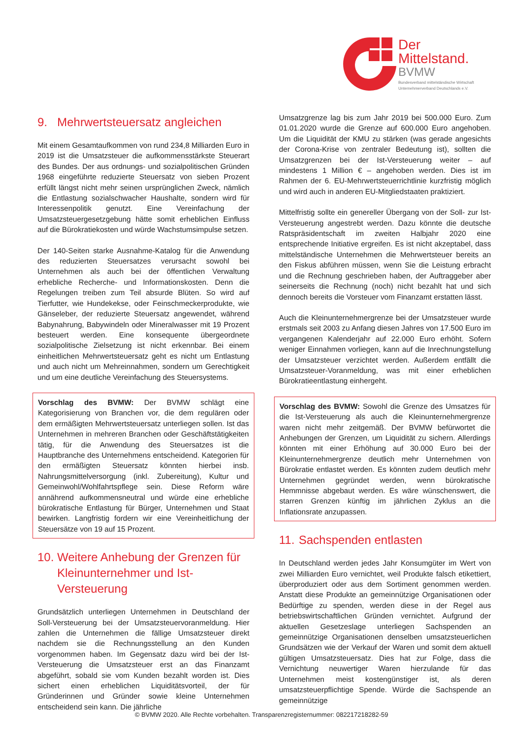Der
Mittelstand.
BVMW
Bundesverband mittelständische Wirtschaft
Unternehmerverband Deutschlands e.V.
9. Mehrwertsteuersatz angleichen
Mit einem Gesamtaufkommen von rund 234,8 Milliarden Euro in 2019 ist die Umsatzsteuer die aufkommensstärkste Steuerart des Bundes. Der aus ordnungs- und sozialpolitischen Gründen 1968 eingeführte reduzierte Steuersatz von sieben Prozent erfüllt längst nicht mehr seinen ursprünglichen Zweck, nämlich die Entlastung sozialschwacher Haushalte, sondern wird für Interessenpolitik genutzt. Eine Vereinfachung der Umsatzsteuergesetzgebung hätte somit erheblichen Einfluss auf die Bürokratiekosten und würde Wachstumsimpulse setzen.
Der 140-Seiten starke Ausnahme-Katalog für die Anwendung des reduzierten Steuersatzes verursacht sowohl bei Unternehmen als auch bei der öffentlichen Verwaltung erhebliche Recherche- und Informationskosten. Denn die Regelungen treiben zum Teil absurde Blüten. So wird auf Tierfutter, wie Hundekekse, oder Feinschmeckerprodukte, wie Gänseleber, der reduzierte Steuersatz angewendet, während Babynahrung, Babywindeln oder Mineralwasser mit 19 Prozent besteuert werden. Eine konsequente übergeordnete sozialpolitische Zielsetzung ist nicht erkennbar. Bei einem einheitlichen Mehrwertsteuersatz geht es nicht um Entlastung und auch nicht um Mehreinnahmen, sondern um Gerechtigkeit und um eine deutliche Vereinfachung des Steuersystems.
Vorschlag des BVMW: Der BVMW schlägt eine Kategorisierung von Branchen vor, die dem regulären oder dem ermäßigten Mehrwertsteuersatz unterliegen sollen. Ist das Unternehmen in mehreren Branchen oder Geschäftstätigkeiten tätig, für die Anwendung des Steuersatzes ist die Hauptbranche des Unternehmens entscheidend. Kategorien für den ermäßigten Steuersatz könnten hierbei insb. Nahrungsmittelversorgung (inkl. Zubereitung), Kultur und Gemeinwohl/Wohlfahrtspflege sein. Diese Reform wäre annährend aufkommensneutral und würde eine erhebliche bürokratische Entlastung für Bürger, Unternehmen und Staat bewirken. Langfristig fordern wir eine Vereinheitlichung der Steuersätze von 19 auf 15 Prozent.
10. Weitere Anhebung der Grenzen für Kleinunternehmer und Ist-Versteuerung
Grundsätzlich unterliegen Unternehmen in Deutschland der Soll-Versteuerung bei der Umsatzsteuervoranmeldung. Hier zahlen die Unternehmen die fällige Umsatzsteuer direkt nachdem sie die Rechnungsstellung an den Kunden vorgenommen haben. Im Gegensatz dazu wird bei der Ist-Versteuerung die Umsatzsteuer erst an das Finanzamt abgeführt, sobald sie vom Kunden bezahlt worden ist. Dies sichert einen erheblichen Liquiditätsvorteil, der für Gründerinnen und Gründer sowie kleine Unternehmen entscheidend sein kann. Die jährliche
Umsatzgrenze lag bis zum Jahr 2019 bei 500.000 Euro. Zum 01.01.2020 wurde die Grenze auf 600.000 Euro angehoben. Um die Liquidität der KMU zu stärken (was gerade angesichts der Corona-Krise von zentraler Bedeutung ist), sollten die Umsatzgrenzen bei der Ist-Versteuerung weiter – auf mindestens 1 Million € – angehoben werden. Dies ist im Rahmen der 6. EU-Mehrwertsteuerrichtlinie kurzfristig möglich und wird auch in anderen EU-Mitgliedstaaten praktiziert.
Mittelfristig sollte ein genereller Übergang von der Soll- zur Ist-Versteuerung angestrebt werden. Dazu könnte die deutsche Ratspräsidentschaft im zweiten Halbjahr 2020 eine entsprechende Initiative ergreifen. Es ist nicht akzeptabel, dass mittelständische Unternehmen die Mehrwertsteuer bereits an den Fiskus abführen müssen, wenn Sie die Leistung erbracht und die Rechnung geschrieben haben, der Auftraggeber aber seinerseits die Rechnung (noch) nicht bezahlt hat und sich dennoch bereits die Vorsteuer vom Finanzamt erstatten lässt.
Auch die Kleinunternehmergrenze bei der Umsatzsteuer wurde erstmals seit 2003 zu Anfang diesen Jahres von 17.500 Euro im vergangenen Kalenderjahr auf 22.000 Euro erhöht. Sofern weniger Einnahmen vorliegen, kann auf die Inrechnungstellung der Umsatzsteuer verzichtet werden. Außerdem entfällt die Umsatzsteuer-Voranmeldung, was mit einer erheblichen Bürokratieentlastung einhergeht.
Vorschlag des BVMW: Sowohl die Grenze des Umsatzes für die Ist-Versteuerung als auch die Kleinunternehmergrenze waren nicht mehr zeitgemäß. Der BVMW befürwortet die Anhebungen der Grenzen, um Liquidität zu sichern. Allerdings könnten mit einer Erhöhung auf 30.000 Euro bei der Kleinunternehmergrenze deutlich mehr Unternehmen von Bürokratie entlastet werden. Es könnten zudem deutlich mehr Unternehmen gegründet werden, wenn bürokratische Hemmnisse abgebaut werden. Es wäre wünschenswert, die starren Grenzen künftig im jährlichen Zyklus an die Inflationsrate anzupassen.
11. Sachspenden entlasten
In Deutschland werden jedes Jahr Konsumgüter im Wert von zwei Milliarden Euro vernichtet, weil Produkte falsch etikettiert, überproduziert oder aus dem Sortiment genommen werden. Anstatt diese Produkte an gemeinnützige Organisationen oder Bedürftige zu spenden, werden diese in der Regel aus betriebswirtschaftlichen Gründen vernichtet. Aufgrund der aktuellen Gesetzeslage unterliegen Sachspenden an gemeinnützige Organisationen denselben umsatzsteuerlichen Grundsätzen wie der Verkauf der Waren und somit dem aktuell gültigen Umsatzsteuersatz. Dies hat zur Folge, dass die Vernichtung neuwertiger Waren hierzulande für das Unternehmen meist kostengünstiger ist, als deren umsatzsteuerpflichtige Spende. Würde die Sachspende an gemeinnützige
© BVMW 2020. Alle Rechte vorbehalten. Transparenzregisternummer: 082217218282-59